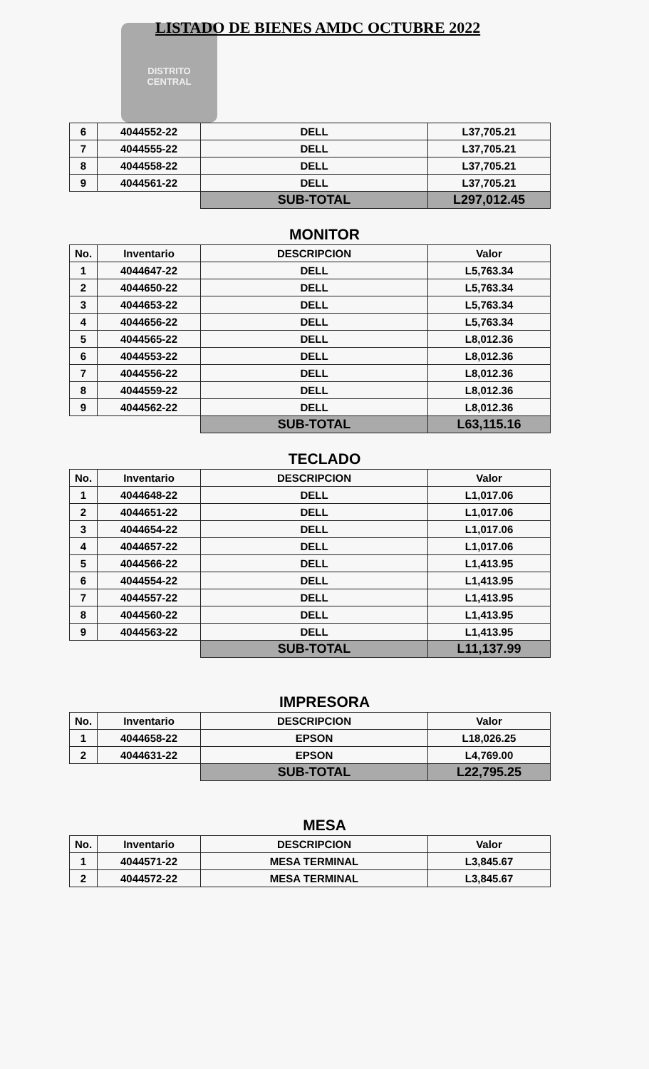LISTADO DE BIENES AMDC OCTUBRE 2022
DISTRITO
CENTRAL
| 6 | 4044552-22 | DELL | L37,705.21 |
| 7 | 4044555-22 | DELL | L37,705.21 |
| 8 | 4044558-22 | DELL | L37,705.21 |
| 9 | 4044561-22 | DELL | L37,705.21 |
| | | SUB-TOTAL | L297,012.45 |
MONITOR
| No. | Inventario | DESCRIPCION | Valor |
| --- | --- | --- | --- |
| 1 | 4044647-22 | DELL | L5,763.34 |
| 2 | 4044650-22 | DELL | L5,763.34 |
| 3 | 4044653-22 | DELL | L5,763.34 |
| 4 | 4044656-22 | DELL | L5,763.34 |
| 5 | 4044565-22 | DELL | L8,012.36 |
| 6 | 4044553-22 | DELL | L8,012.36 |
| 7 | 4044556-22 | DELL | L8,012.36 |
| 8 | 4044559-22 | DELL | L8,012.36 |
| 9 | 4044562-22 | DELL | L8,012.36 |
| | | SUB-TOTAL | L63,115.16 |
TECLADO
| No. | Inventario | DESCRIPCION | Valor |
| --- | --- | --- | --- |
| 1 | 4044648-22 | DELL | L1,017.06 |
| 2 | 4044651-22 | DELL | L1,017.06 |
| 3 | 4044654-22 | DELL | L1,017.06 |
| 4 | 4044657-22 | DELL | L1,017.06 |
| 5 | 4044566-22 | DELL | L1,413.95 |
| 6 | 4044554-22 | DELL | L1,413.95 |
| 7 | 4044557-22 | DELL | L1,413.95 |
| 8 | 4044560-22 | DELL | L1,413.95 |
| 9 | 4044563-22 | DELL | L1,413.95 |
| | | SUB-TOTAL | L11,137.99 |
IMPRESORA
| No. | Inventario | DESCRIPCION | Valor |
| --- | --- | --- | --- |
| 1 | 4044658-22 | EPSON | L18,026.25 |
| 2 | 4044631-22 | EPSON | L4,769.00 |
| | | SUB-TOTAL | L22,795.25 |
MESA
| No. | Inventario | DESCRIPCION | Valor |
| --- | --- | --- | --- |
| 1 | 4044571-22 | MESA TERMINAL | L3,845.67 |
| 2 | 4044572-22 | MESA TERMINAL | L3,845.67 |